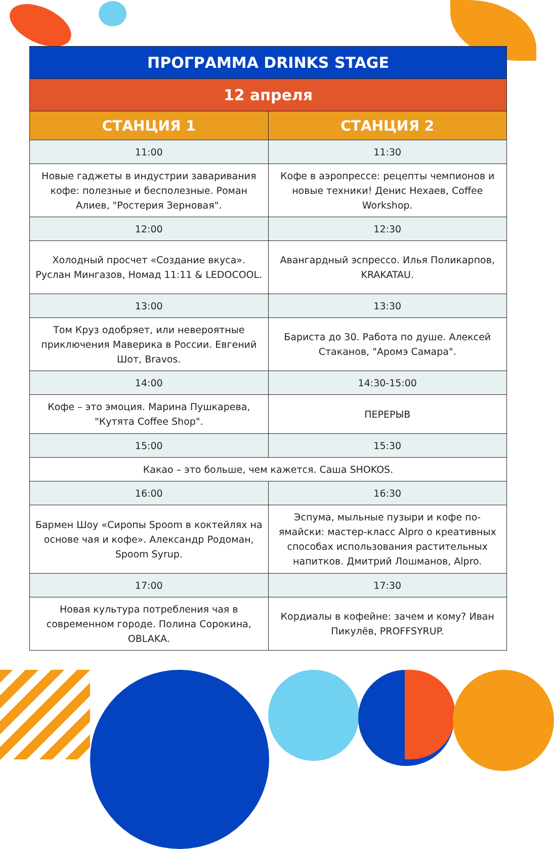| ПРОГРАММА DRINKS STAGE | |
| --- | --- |
| 12 апреля | |
| СТАНЦИЯ 1 | СТАНЦИЯ 2 |
| 11:00 | 11:30 |
| Новые гаджеты в индустрии заваривания кофе: полезные и бесполезные. Роман Алиев, "Ростерия Зерновая". | Кофе в аэропрессе: рецепты чемпионов и новые техники! Денис Нехаев, Coffee Workshop. |
| 12:00 | 12:30 |
| Холодный просчет «Создание вкуса». Руслан Мингазов, Номад 11:11 & LEDOCOOL. | Авангардный эспрессо. Илья Поликарпов, KRAKATAU. |
| 13:00 | 13:30 |
| Том Круз одобряет, или невероятные приключения Маверика в России. Евгений Шот, Bravos. | Бариста до 30. Работа по душе. Алексей Стаканов, "Аромэ Самара". |
| 14:00 | 14:30-15:00 |
| Кофе – это эмоция. Марина Пушкарева, "Кутята Coffee Shop". | ПЕРЕРЫВ |
| 15:00 | 15:30 |
| Какао – это больше, чем кажется. Саша SHOKOS. | |
| 16:00 | 16:30 |
| Бармен Шоу «Сиропы Spoom в коктейлях на основе чая и кофе». Александр Родоман, Spoom Syrup. | Эспума, мыльные пузыри и кофе по-ямайски: мастер-класс Alpro о креативных способах использования растительных напитков. Дмитрий Лошманов, Alpro. |
| 17:00 | 17:30 |
| Новая культура потребления чая в современном городе. Полина Сорокина, OBLAKA. | Кордиалы в кофейне: зачем и кому? Иван Пикулёв, PROFFSYRUP. |